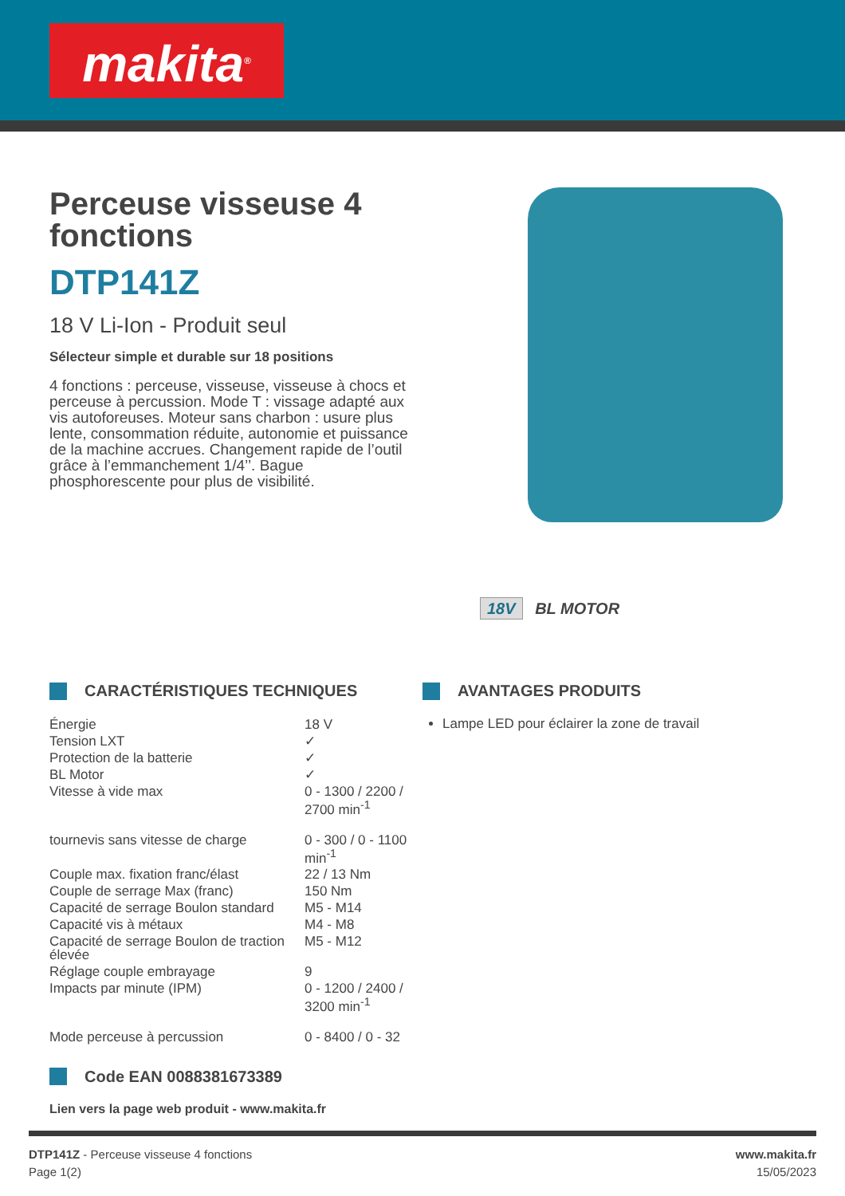makita<sup>®</sup>
Perceuse visseuse 4 fonctions
DTP141Z
18 V Li-Ion - Produit seul
Sélecteur simple et durable sur 18 positions
4 fonctions : perceuse, visseuse, visseuse à chocs et perceuse à percussion. Mode T : vissage adapté aux vis autoforeuses. Moteur sans charbon : usure plus lente, consommation réduite, autonomie et puissance de la machine accrues. Changement rapide de l’outil grâce à l’emmanchement 1/4’’. Bague phosphorescente pour plus de visibilité.
18V BL MOTOR
CARACTÉRISTIQUES TECHNIQUES
| Énergie | 18 V |
| Tension LXT | ✓ |
| Protection de la batterie | ✓ |
| BL Motor | ✓ |
| Vitesse à vide max | 0 - 1300 / 2200 / 2700 min<sup>-1</sup> |
| tournevis sans vitesse de charge | 0 - 300 / 0 - 1100 min<sup>-1</sup> |
| Couple max. fixation franc/élast | 22 / 13 Nm |
| Couple de serrage Max (franc) | 150 Nm |
| Capacité de serrage Boulon standard | M5 - M14 |
| Capacité vis à métaux | M4 - M8 |
| Capacité de serrage Boulon de traction élevée | M5 - M12 |
| Réglage couple embrayage | 9 |
| Impacts par minute (IPM) | 0 - 1200 / 2400 / 3200 min<sup>-1</sup> |
| Mode perceuse à percussion | 0 - 8400 / 0 - 32 |
Code EAN 0088381673389
Lien vers la page web produit - www.makita.fr
AVANTAGES PRODUITS
Lampe LED pour éclairer la zone de travail
DTP141Z - Perceuse visseuse 4 fonctions
Page 1(2)
www.makita.fr
15/05/2023